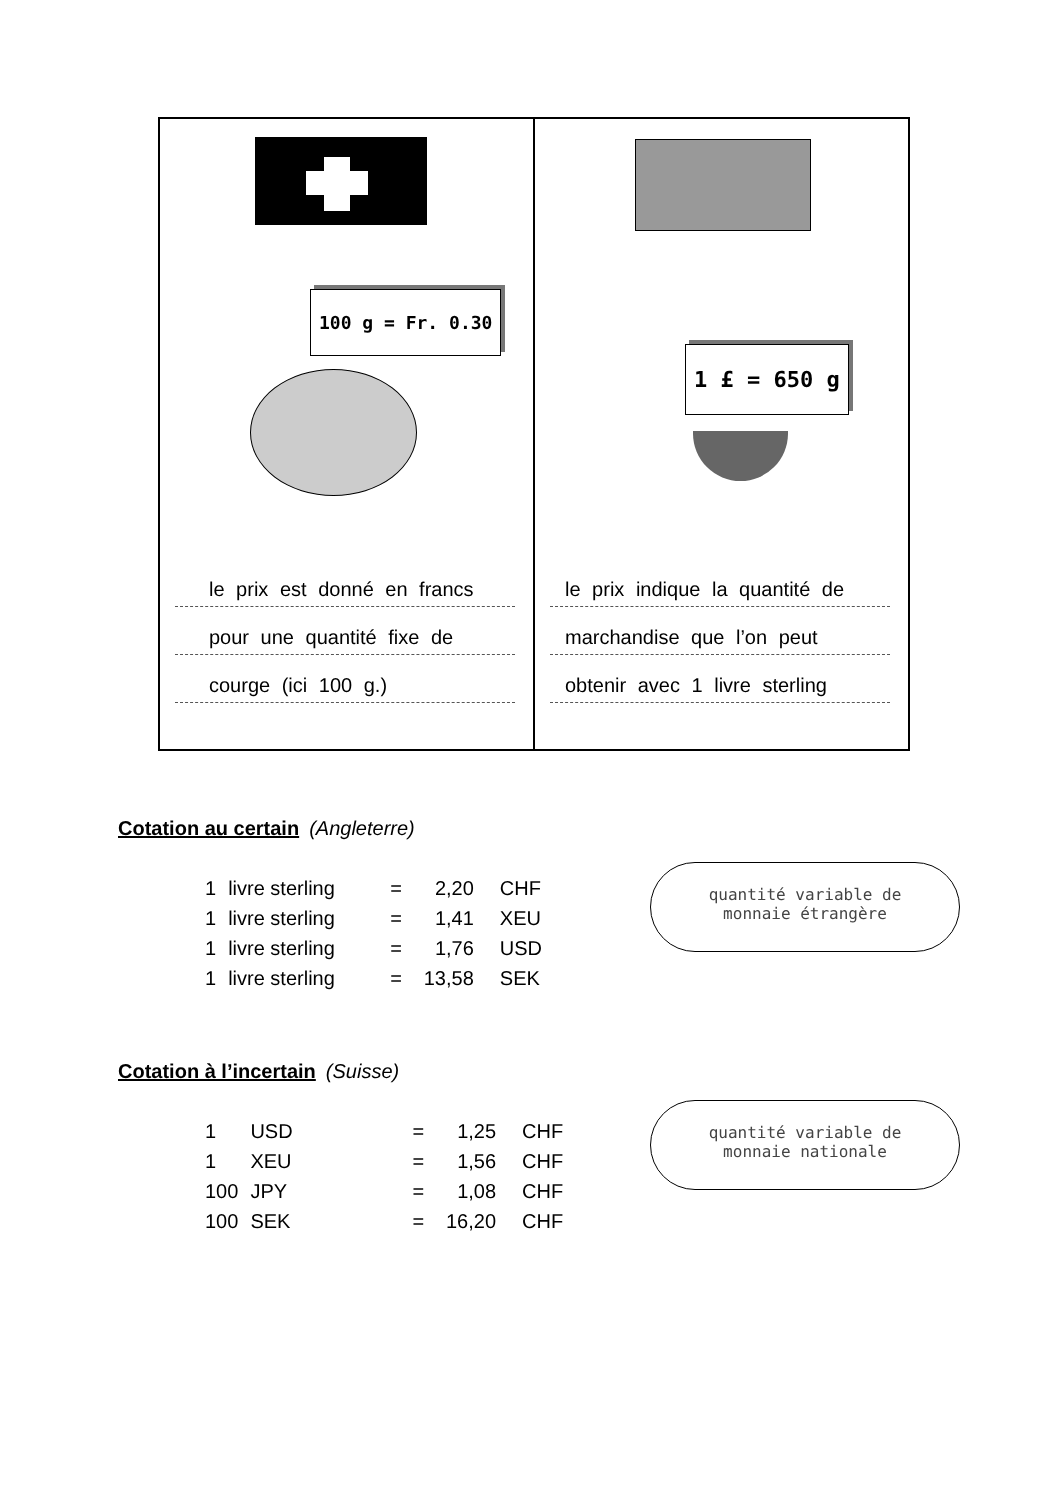100 g = Fr. 0.30
le prix est donné en francs
pour une quantité fixe de
courge (ici 100 g.)
1 £ = 650 g
le prix indique la quantité de
marchandise que l’on peut
obtenir avec 1 livre sterling
Cotation au certain (Angleterre)
| 1 | livre sterling | = | 2,20 | CHF |
| 1 | livre sterling | = | 1,41 | XEU |
| 1 | livre sterling | = | 1,76 | USD |
| 1 | livre sterling | = | 13,58 | SEK |
quantité variable de
monnaie étrangère
Cotation à l’incertain (Suisse)
| 1 | USD | = | 1,25 | CHF |
| 1 | XEU | = | 1,56 | CHF |
| 100 | JPY | = | 1,08 | CHF |
| 100 | SEK | = | 16,20 | CHF |
quantité variable de
monnaie nationale